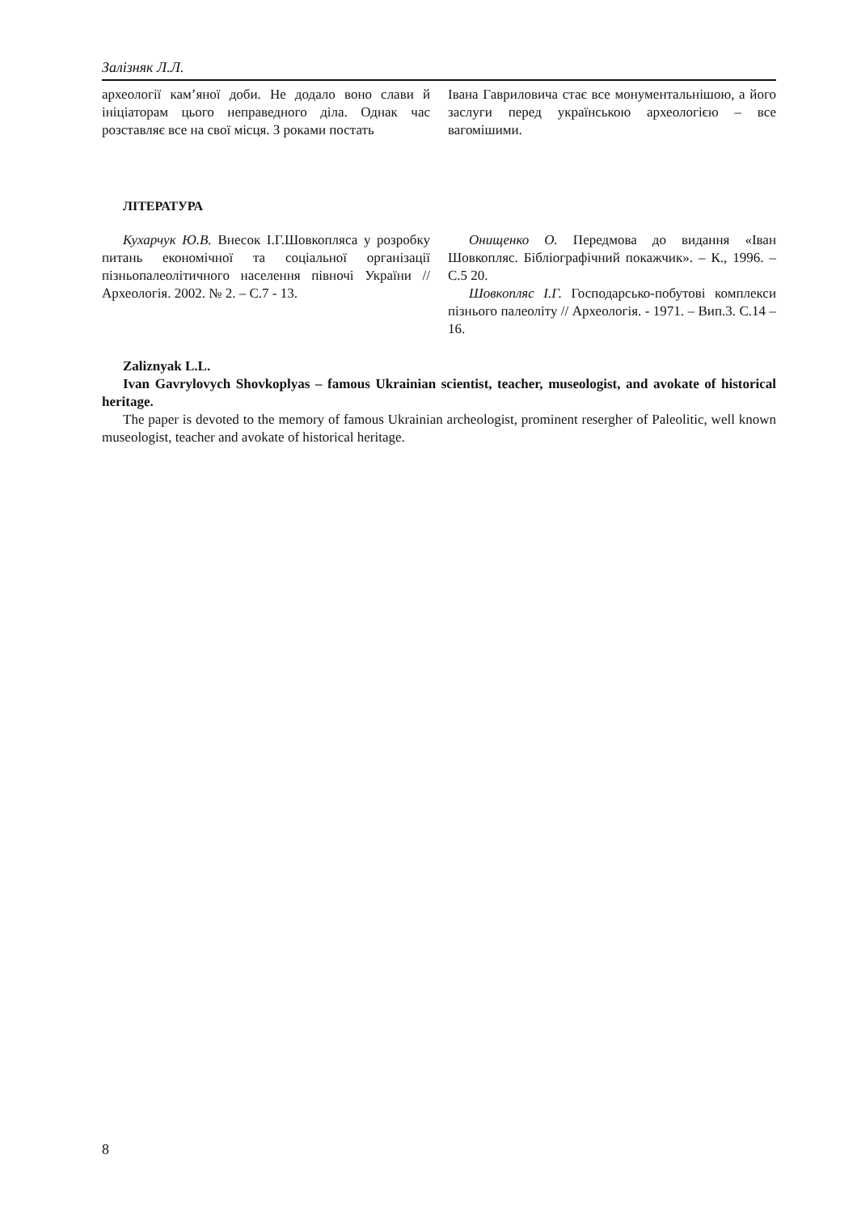Залізняк Л.Л.
археології кам’яної доби. Не додало воно слави й ініціаторам цього неправедного діла. Однак час розставляє все на свої місця. З роками постать
Івана Гавриловича стає все монументальнішою, а його заслуги перед українською археологією – все вагомішими.
ЛІТЕРАТУРА
Кухарчук Ю.В. Внесок І.Г.Шовкопляса у розробку питань економічної та соціальної організації пізньопалеолітичного населення півночі України // Археологія. 2002. № 2. – С.7 - 13.
Онищенко О. Передмова до видання «Іван Шовкопляс. Бібліографічний покажчик». – К., 1996. – С.5 20.
Шовкопляс І.Г. Господарсько-побутові комплекси пізнього палеоліту // Археологія. - 1971. – Вип.3. С.14 –16.
Zaliznyak L.L.
Ivan Gavrylovych Shovkoplyas – famous Ukrainian scientist, teacher, museologist, and avokate of historical heritage.
The paper is devoted to the memory of famous Ukrainian archeologist, prominent resergher of Paleolitic, well known museologist, teacher and avokate of historical heritage.
8